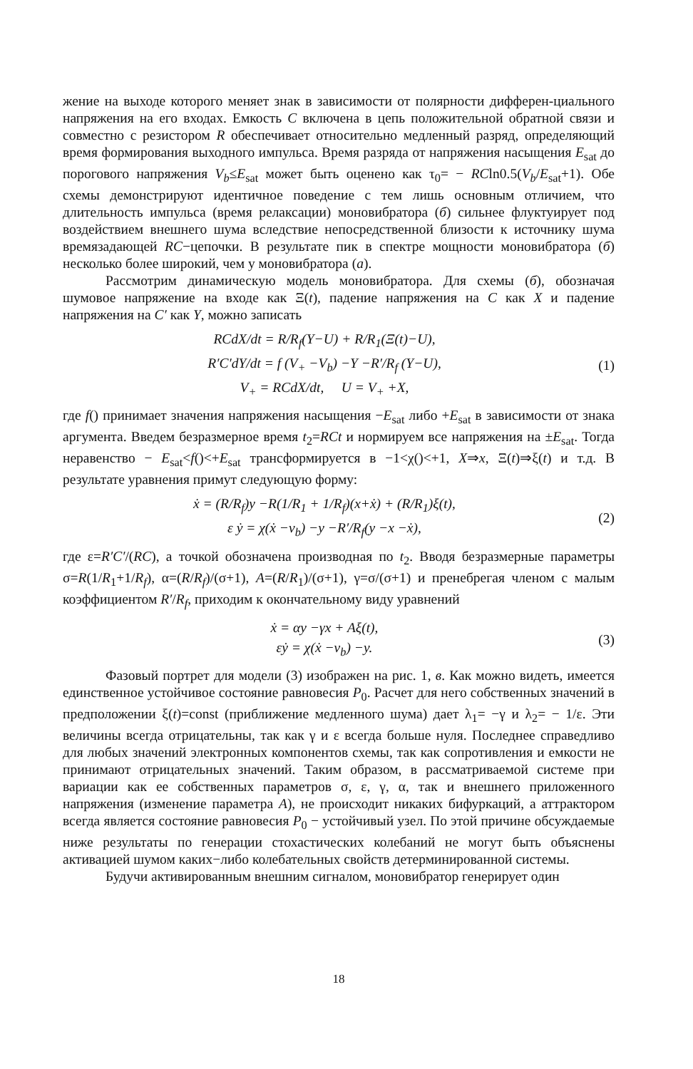жение на выходе которого меняет знак в зависимости от полярности дифферен-циального напряжения на его входах. Емкость C включена в цепь положительной обратной связи и совместно с резистором R обеспечивает относительно медленный разряд, определяющий время формирования выходного импульса. Время разряда от напряжения насыщения E<sub>sat</sub> до порогового напряжения V<sub>b</sub>≤E<sub>sat</sub> может быть оценено как τ<sub>0</sub>= − RCln0.5(V<sub>b</sub>/E<sub>sat</sub>+1). Обе схемы демонстрируют идентичное поведение с тем лишь основным отличием, что длительность импульса (время релаксации) моновибратора (б) сильнее флуктуирует под воздействием внешнего шума вследствие непосредственной близости к источнику шума времязадающей RC−цепочки. В результате пик в спектре мощности моновибратора (б) несколько более широкий, чем у моновибратора (а).
Рассмотрим динамическую модель моновибратора. Для схемы (б), обозначая шумовое напряжение на входе как Ξ(t), падение напряжения на C как X и падение напряжения на C′ как Y, можно записать
RCdX/dt = R/R<sub>f</sub>(Y−U) + R/R<sub>1</sub>(Ξ(t)−U),
R′C′dY/dt = f (V<sub>+</sub> −V<sub>b</sub>) −Y −R′/R<sub>f</sub> (Y−U),
V<sub>+</sub> = RCdX/dt, U = V<sub>+</sub> +X,
(1)
где f() принимает значения напряжения насыщения −E<sub>sat</sub> либо +E<sub>sat</sub> в зависимости от знака аргумента. Введем безразмерное время t<sub>2</sub>=RCt и нормируем все напряжения на ±E<sub>sat</sub>. Тогда неравенство − E<sub>sat</sub><f()<+E<sub>sat</sub> трансформируется в −1<χ()<+1, X⇒x, Ξ(t)⇒ξ(t) и т.д. В результате уравнения примут следующую форму:
ẋ = (R/R<sub>f</sub>)y −R(1/R<sub>1</sub> + 1/R<sub>f</sub>)(x+ẋ) + (R/R<sub>1</sub>)ξ(t),
ε ẏ = χ(ẋ −v<sub>b</sub>) −y −R′/R<sub>f</sub>(y −x −ẋ),
(2)
где ε=R′C′/(RC), а точкой обозначена производная по t<sub>2</sub>. Вводя безразмерные параметры σ=R(1/R<sub>1</sub>+1/R<sub>f</sub>), α=(R/R<sub>f</sub>)/(σ+1), A=(R/R<sub>1</sub>)/(σ+1), γ=σ/(σ+1) и пренебрегая членом с малым коэффициентом R′/R<sub>f</sub>, приходим к окончательному виду уравнений
ẋ = αy −γx + Aξ(t),
εẏ = χ(ẋ −v<sub>b</sub>) −y.
(3)
Фазовый портрет для модели (3) изображен на рис. 1, в. Как можно видеть, имеется единственное устойчивое состояние равновесия P<sub>0</sub>. Расчет для него собственных значений в предположении ξ(t)=const (приближение медленного шума) дает λ<sub>1</sub>= −γ и λ<sub>2</sub>= − 1/ε. Эти величины всегда отрицательны, так как γ и ε всегда больше нуля. Последнее справедливо для любых значений электронных компонентов схемы, так как сопротивления и емкости не принимают отрицательных значений. Таким образом, в рассматриваемой системе при вариации как ее собственных параметров σ, ε, γ, α, так и внешнего приложенного напряжения (изменение параметра A), не происходит никаких бифуркаций, а аттрактором всегда является состояние равновесия P<sub>0</sub> − устойчивый узел. По этой причине обсуждаемые ниже результаты по генерации стохастических колебаний не могут быть объяснены активацией шумом каких−либо колебательных свойств детерминированной системы.
Будучи активированным внешним сигналом, моновибратор генерирует один
18